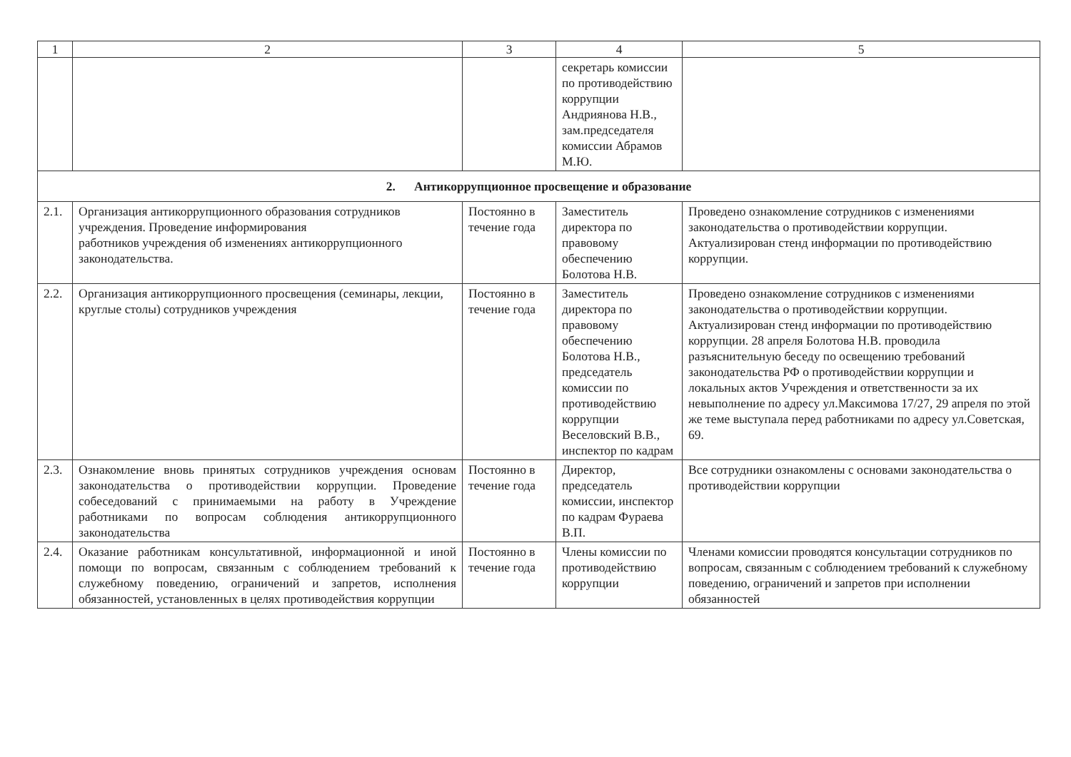| 1 | 2 | 3 | 4 | 5 |
| --- | --- | --- | --- | --- |
| | | | секретарь комиссии по противодействию коррупции Андриянова Н.В., зам.председателя комиссии Абрамов М.Ю. | |
| 2. Антикоррупционное просвещение и образование | | | | |
| 2.1. | Организация антикоррупционного образования сотрудников учреждения. Проведение информирования работников учреждения об изменениях антикоррупционного законодательства. | Постоянно в течение года | Заместитель директора по правовому обеспечению Болотова Н.В. | Проведено ознакомление сотрудников с изменениями законодательства о противодействии коррупции. Актуализирован стенд информации по противодействию коррупции. |
| 2.2. | Организация антикоррупционного просвещения (семинары, лекции, круглые столы) сотрудников учреждения | Постоянно в течение года | Заместитель директора по правовому обеспечению Болотова Н.В., председатель комиссии по противодействию коррупции Веселовский В.В., инспектор по кадрам | Проведено ознакомление сотрудников с изменениями законодательства о противодействии коррупции. Актуализирован стенд информации по противодействию коррупции. 28 апреля Болотова Н.В. проводила разъяснительную беседу по освещению требований законодательства РФ о противодействии коррупции и локальных актов Учреждения и ответственности за их невыполнение по адресу ул.Максимова 17/27, 29 апреля по этой же теме выступала перед работниками по адресу ул.Советская, 69. |
| 2.3. | Ознакомление вновь принятых сотрудников учреждения основам законодательства о противодействии коррупции. Проведение собеседований с принимаемыми на работу в Учреждение работниками по вопросам соблюдения антикоррупционного законодательства | Постоянно в течение года | Директор, председатель комиссии, инспектор по кадрам Фураева В.П. | Все сотрудники ознакомлены с основами законодательства о противодействии коррупции |
| 2.4. | Оказание работникам консультативной, информационной и иной помощи по вопросам, связанным с соблюдением требований к служебному поведению, ограничений и запретов, исполнения обязанностей, установленных в целях противодействия коррупции | Постоянно в течение года | Члены комиссии по противодействию коррупции | Членами комиссии проводятся консультации сотрудников по вопросам, связанным с соблюдением требований к служебному поведению, ограничений и запретов при исполнении обязанностей |